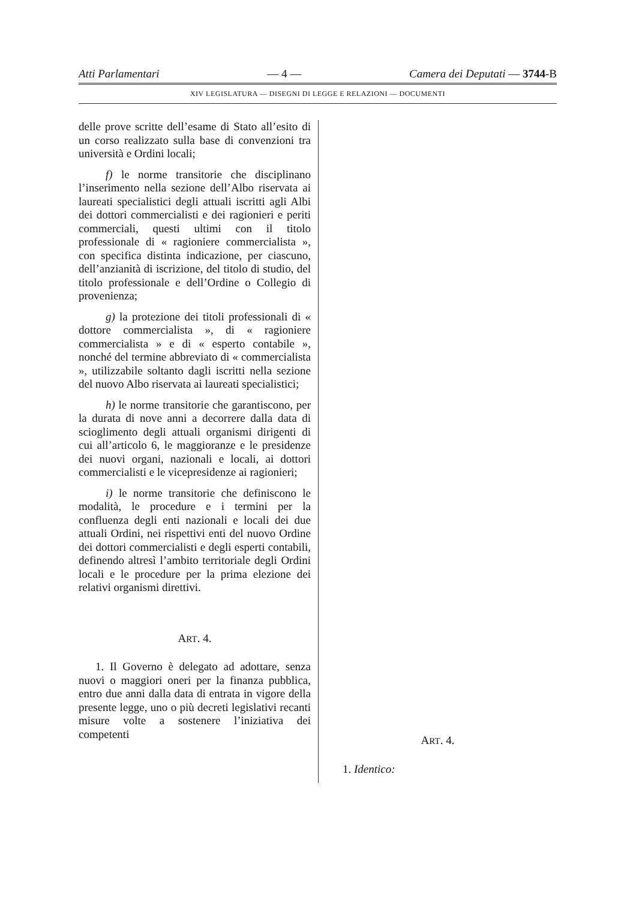Atti Parlamentari — 4 — Camera dei Deputati — 3744-B
XIV LEGISLATURA — DISEGNI DI LEGGE E RELAZIONI — DOCUMENTI
delle prove scritte dell’esame di Stato all’esito di un corso realizzato sulla base di convenzioni tra università e Ordini locali;
f) le norme transitorie che disciplinano l’inserimento nella sezione dell’Albo riservata ai laureati specialistici degli attuali iscritti agli Albi dei dottori commercialisti e dei ragionieri e periti commerciali, questi ultimi con il titolo professionale di « ragioniere commercialista », con specifica distinta indicazione, per ciascuno, dell’anzianità di iscrizione, del titolo di studio, del titolo professionale e dell’Ordine o Collegio di provenienza;
g) la protezione dei titoli professionali di « dottore commercialista », di « ragioniere commercialista » e di « esperto contabile », nonché del termine abbreviato di « commercialista », utilizzabile soltanto dagli iscritti nella sezione del nuovo Albo riservata ai laureati specialistici;
h) le norme transitorie che garantiscono, per la durata di nove anni a decorrere dalla data di scioglimento degli attuali organismi dirigenti di cui all’articolo 6, le maggioranze e le presidenze dei nuovi organi, nazionali e locali, ai dottori commercialisti e le vicepresidenze ai ragionieri;
i) le norme transitorie che definiscono le modalità, le procedure e i termini per la confluenza degli enti nazionali e locali dei due attuali Ordini, nei rispettivi enti del nuovo Ordine dei dottori commercialisti e degli esperti contabili, definendo altresì l’ambito territoriale degli Ordini locali e le procedure per la prima elezione dei relativi organismi direttivi.
ART. 4.
1. Il Governo è delegato ad adottare, senza nuovi o maggiori oneri per la finanza pubblica, entro due anni dalla data di entrata in vigore della presente legge, uno o più decreti legislativi recanti misure volte a sostenere l’iniziativa dei competenti
ART. 4.
1. Identico: